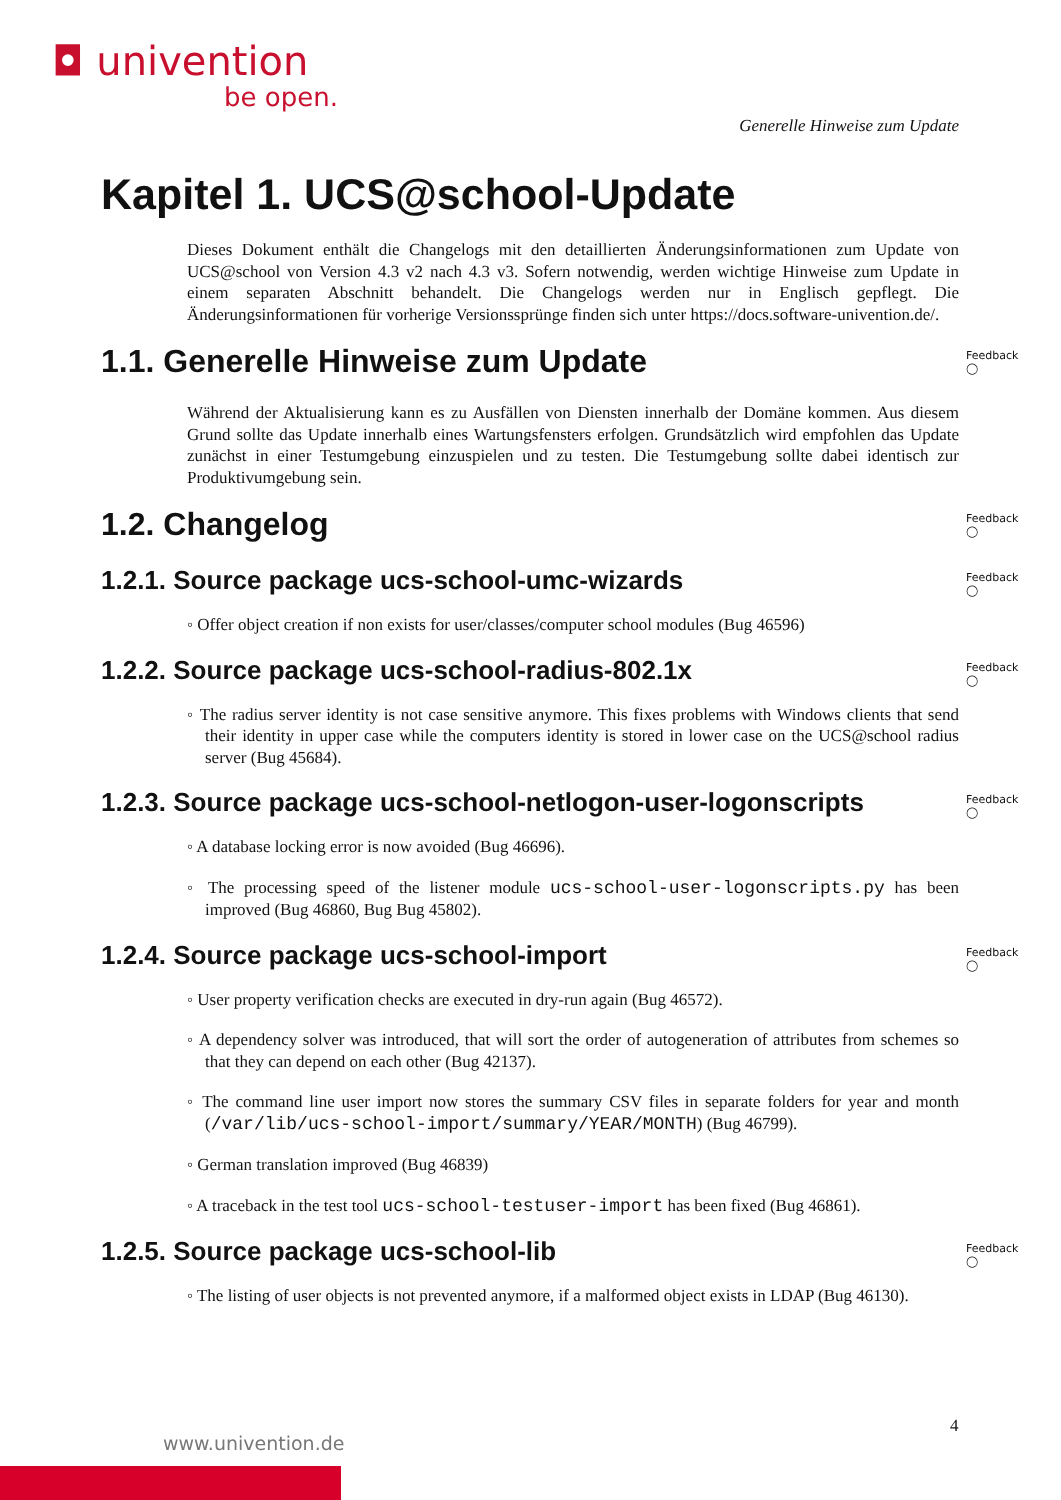◘ univention
be open.
Generelle Hinweise zum Update
Kapitel 1. UCS@school-Update
Dieses Dokument enthält die Changelogs mit den detaillierten Änderungsinformationen zum Update von UCS@school von Version 4.3 v2 nach 4.3 v3. Sofern notwendig, werden wichtige Hinweise zum Update in einem separaten Abschnitt behandelt. Die Changelogs werden nur in Englisch gepflegt. Die Änderungsinformationen für vorherige Versionssprünge finden sich unter https://docs.software-univention.de/.
1.1. Generelle Hinweise zum Update Feedback ◯
Während der Aktualisierung kann es zu Ausfällen von Diensten innerhalb der Domäne kommen. Aus diesem Grund sollte das Update innerhalb eines Wartungsfensters erfolgen. Grundsätzlich wird empfohlen das Update zunächst in einer Testumgebung einzuspielen und zu testen. Die Testumgebung sollte dabei identisch zur Produktivumgebung sein.
1.2. Changelog Feedback ◯
1.2.1. Source package ucs-school-umc-wizards Feedback ◯
◦ Offer object creation if non exists for user/classes/computer school modules (Bug 46596)
1.2.2. Source package ucs-school-radius-802.1x Feedback ◯
◦ The radius server identity is not case sensitive anymore. This fixes problems with Windows clients that send their identity in upper case while the computers identity is stored in lower case on the UCS@school radius server (Bug 45684).
1.2.3. Source package ucs-school-netlogon-user-logonscripts Feedback ◯
◦ A database locking error is now avoided (Bug 46696).
◦ The processing speed of the listener module ucs-school-user-logonscripts.py has been improved (Bug 46860, Bug Bug 45802).
1.2.4. Source package ucs-school-import Feedback ◯
◦ User property verification checks are executed in dry-run again (Bug 46572).
◦ A dependency solver was introduced, that will sort the order of autogeneration of attributes from schemes so that they can depend on each other (Bug 42137).
◦ The command line user import now stores the summary CSV files in separate folders for year and month (/var/lib/ucs-school-import/summary/YEAR/MONTH) (Bug 46799).
◦ German translation improved (Bug 46839)
◦ A traceback in the test tool ucs-school-testuser-import has been fixed (Bug 46861).
1.2.5. Source package ucs-school-lib Feedback ◯
◦ The listing of user objects is not prevented anymore, if a malformed object exists in LDAP (Bug 46130).
4
www.univention.de